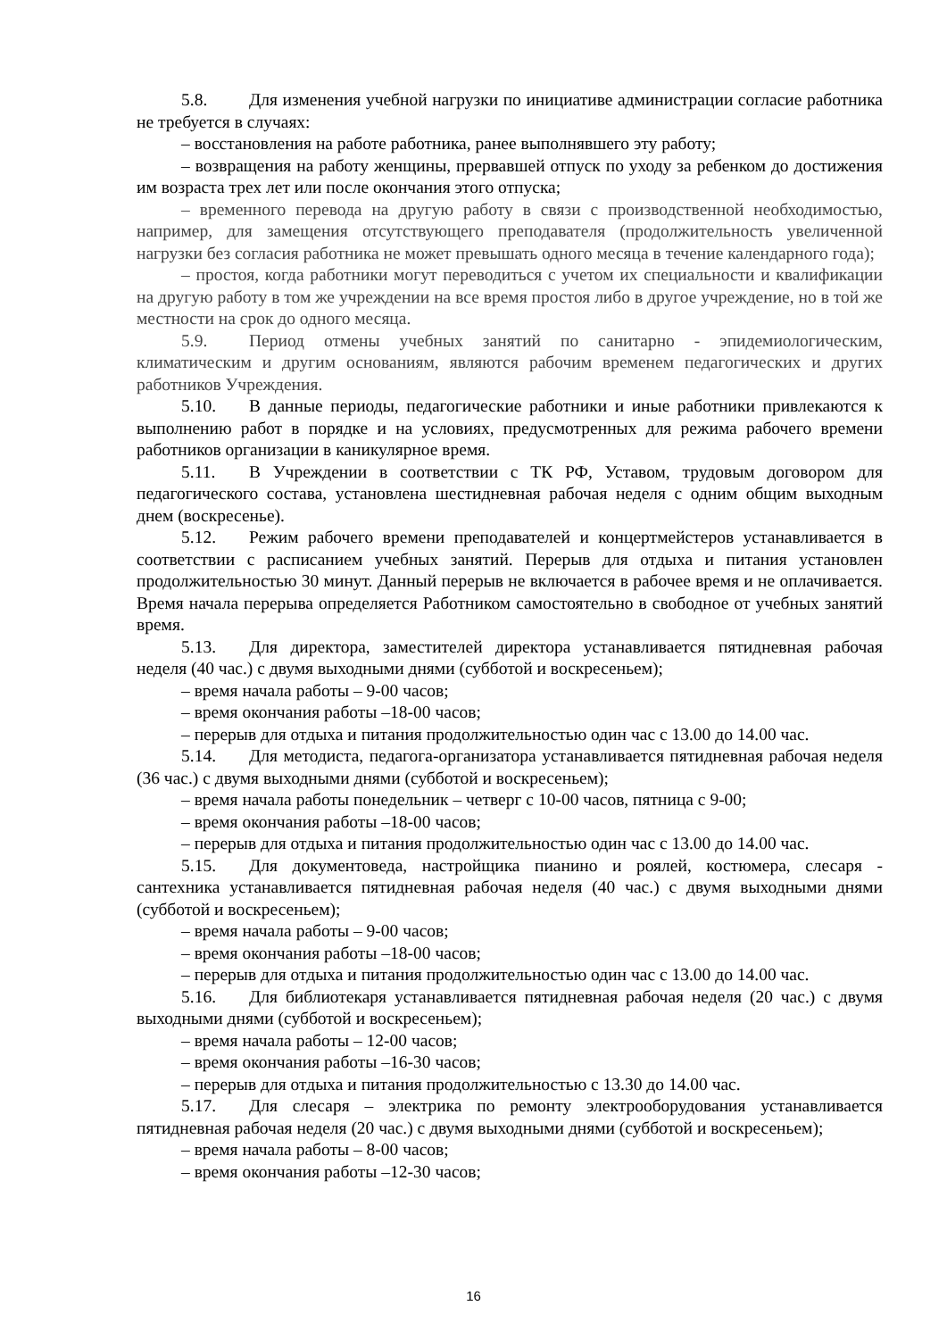5.8. Для изменения учебной нагрузки по инициативе администрации согласие работника не требуется в случаях:
– восстановления на работе работника, ранее выполнявшего эту работу;
– возвращения на работу женщины, прервавшей отпуск по уходу за ребенком до достижения им возраста трех лет или после окончания этого отпуска;
– временного перевода на другую работу в связи с производственной необходимостью, например, для замещения отсутствующего преподавателя (продолжительность увеличенной нагрузки без согласия работника не может превышать одного месяца в течение календарного года);
– простоя, когда работники могут переводиться с учетом их специальности и квалификации на другую работу в том же учреждении на все время простоя либо в другое учреждение, но в той же местности на срок до одного месяца.
5.9. Период отмены учебных занятий по санитарно - эпидемиологическим, климатическим и другим основаниям, являются рабочим временем педагогических и других работников Учреждения.
5.10. В данные периоды, педагогические работники и иные работники привлекаются к выполнению работ в порядке и на условиях, предусмотренных для режима рабочего времени работников организации в каникулярное время.
5.11. В Учреждении в соответствии с ТК РФ, Уставом, трудовым договором для педагогического состава, установлена шестидневная рабочая неделя с одним общим выходным днем (воскресенье).
5.12. Режим рабочего времени преподавателей и концертмейстеров устанавливается в соответствии с расписанием учебных занятий. Перерыв для отдыха и питания установлен продолжительностью 30 минут. Данный перерыв не включается в рабочее время и не оплачивается. Время начала перерыва определяется Работником самостоятельно в свободное от учебных занятий время.
5.13. Для директора, заместителей директора устанавливается пятидневная рабочая неделя (40 час.) с двумя выходными днями (субботой и воскресеньем);
– время начала работы – 9-00 часов;
– время окончания работы –18-00 часов;
– перерыв для отдыха и питания продолжительностью один час с 13.00 до 14.00 час.
5.14. Для методиста, педагога-организатора устанавливается пятидневная рабочая неделя (36 час.) с двумя выходными днями (субботой и воскресеньем);
– время начала работы понедельник – четверг с 10-00 часов, пятница с 9-00;
– время окончания работы –18-00 часов;
– перерыв для отдыха и питания продолжительностью один час с 13.00 до 14.00 час.
5.15. Для документоведа, настройщика пианино и роялей, костюмера, слесаря - сантехника устанавливается пятидневная рабочая неделя (40 час.) с двумя выходными днями (субботой и воскресеньем);
– время начала работы – 9-00 часов;
– время окончания работы –18-00 часов;
– перерыв для отдыха и питания продолжительностью один час с 13.00 до 14.00 час.
5.16. Для библиотекаря устанавливается пятидневная рабочая неделя (20 час.) с двумя выходными днями (субботой и воскресеньем);
– время начала работы – 12-00 часов;
– время окончания работы –16-30 часов;
– перерыв для отдыха и питания продолжительностью с 13.30 до 14.00 час.
5.17. Для слесаря – электрика по ремонту электрооборудования устанавливается пятидневная рабочая неделя (20 час.) с двумя выходными днями (субботой и воскресеньем);
– время начала работы – 8-00 часов;
– время окончания работы –12-30 часов;
16